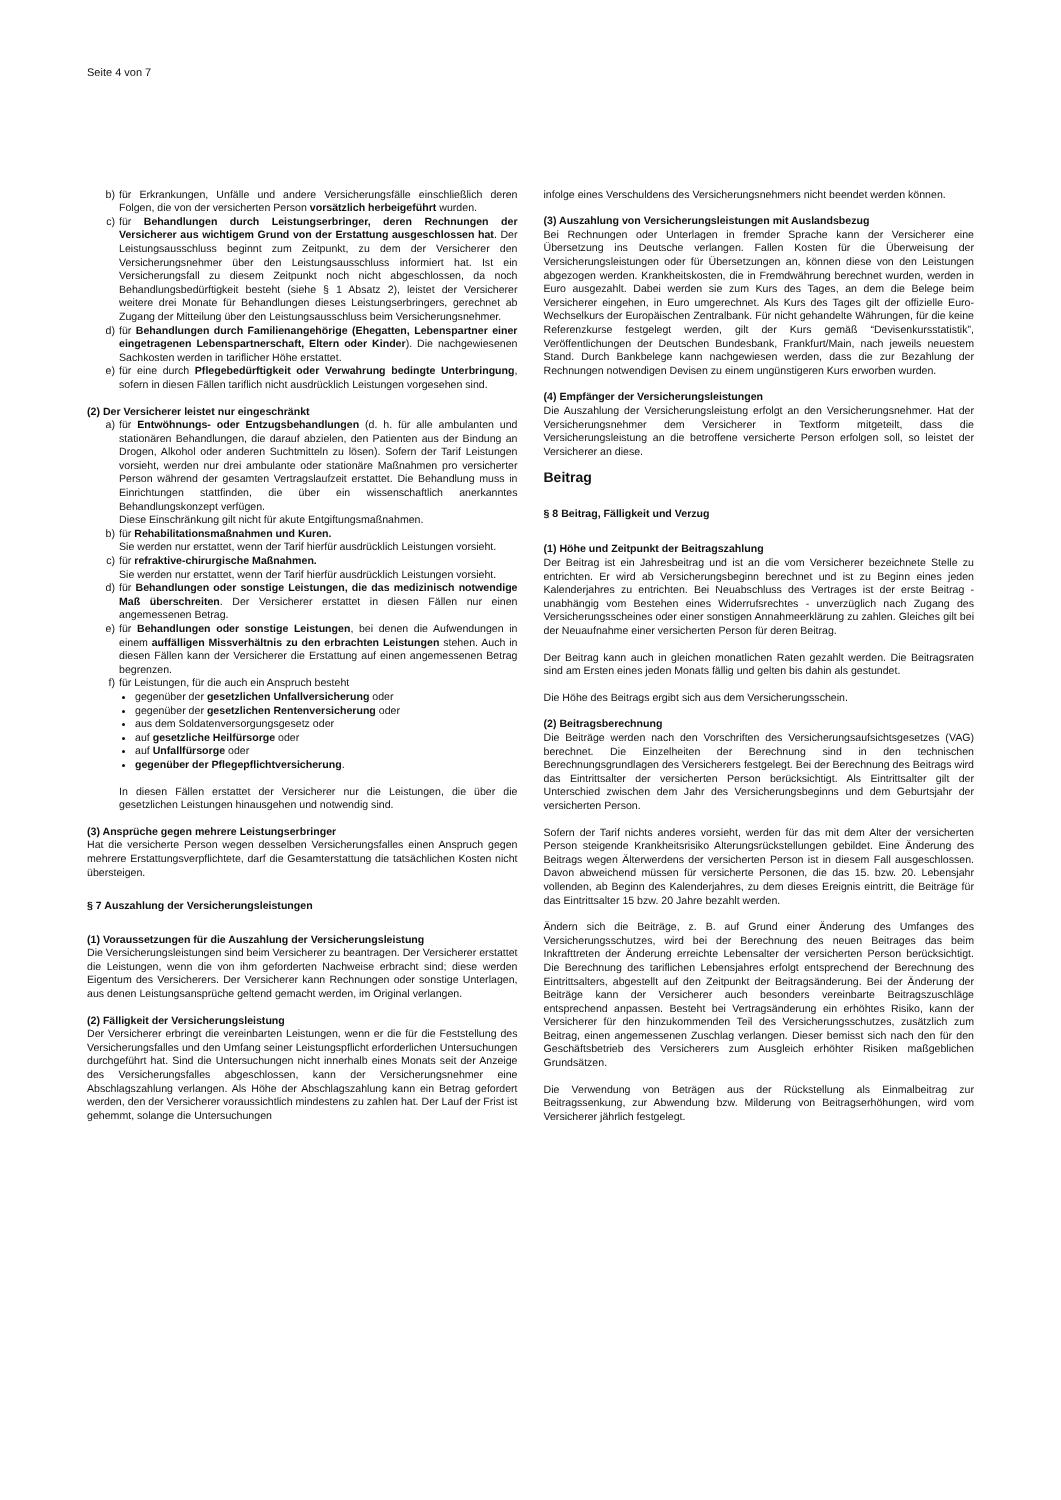Seite 4 von 7
b) für Erkrankungen, Unfälle und andere Versicherungsfälle einschließlich deren Folgen, die von der versicherten Person vorsätzlich herbeigeführt wurden.
c) für Behandlungen durch Leistungserbringer, deren Rechnungen der Versicherer aus wichtigem Grund von der Erstattung ausgeschlossen hat. Der Leistungsausschluss beginnt zum Zeitpunkt, zu dem der Versicherer den Versicherungsnehmer über den Leistungsausschluss informiert hat. Ist ein Versicherungsfall zu diesem Zeitpunkt noch nicht abgeschlossen, da noch Behandlungsbedürftigkeit besteht (siehe § 1 Absatz 2), leistet der Versicherer weitere drei Monate für Behandlungen dieses Leistungserbringers, gerechnet ab Zugang der Mitteilung über den Leistungsausschluss beim Versicherungsnehmer.
d) für Behandlungen durch Familienangehörige (Ehegatten, Lebenspartner einer eingetragenen Lebenspartnerschaft, Eltern oder Kinder). Die nachgewiesenen Sachkosten werden in tariflicher Höhe erstattet.
e) für eine durch Pflegebedürftigkeit oder Verwahrung bedingte Unterbringung, sofern in diesen Fällen tariflich nicht ausdrücklich Leistungen vorgesehen sind.
(2) Der Versicherer leistet nur eingeschränkt
a) für Entwöhnungs- oder Entzugsbehandlungen (d. h. für alle ambulanten und stationären Behandlungen, die darauf abzielen, den Patienten aus der Bindung an Drogen, Alkohol oder anderen Suchtmitteln zu lösen). Sofern der Tarif Leistungen vorsieht, werden nur drei ambulante oder stationäre Maßnahmen pro versicherter Person während der gesamten Vertragslaufzeit erstattet. Die Behandlung muss in Einrichtungen stattfinden, die über ein wissenschaftlich anerkanntes Behandlungskonzept verfügen.
Diese Einschränkung gilt nicht für akute Entgiftungsmaßnahmen.
b) für Rehabilitationsmaßnahmen und Kuren.
Sie werden nur erstattet, wenn der Tarif hierfür ausdrücklich Leistungen vorsieht.
c) für refraktive-chirurgische Maßnahmen.
Sie werden nur erstattet, wenn der Tarif hierfür ausdrücklich Leistungen vorsieht.
d) für Behandlungen oder sonstige Leistungen, die das medizinisch notwendige Maß überschreiten. Der Versicherer erstattet in diesen Fällen nur einen angemessenen Betrag.
e) für Behandlungen oder sonstige Leistungen, bei denen die Aufwendungen in einem auffälligen Missverhältnis zu den erbrachten Leistungen stehen. Auch in diesen Fällen kann der Versicherer die Erstattung auf einen angemessenen Betrag begrenzen.
f) für Leistungen, für die auch ein Anspruch besteht
gegenüber der gesetzlichen Unfallversicherung oder
gegenüber der gesetzlichen Rentenversicherung oder
aus dem Soldatenversorgungsgesetz oder
auf gesetzliche Heilfürsorge oder
auf Unfallfürsorge oder
gegenüber der Pflegepflichtversicherung.
In diesen Fällen erstattet der Versicherer nur die Leistungen, die über die gesetzlichen Leistungen hinausgehen und notwendig sind.
(3) Ansprüche gegen mehrere Leistungserbringer
Hat die versicherte Person wegen desselben Versicherungsfalles einen Anspruch gegen mehrere Erstattungsverpflichtete, darf die Gesamterstattung die tatsächlichen Kosten nicht übersteigen.
§ 7 Auszahlung der Versicherungsleistungen
(1) Voraussetzungen für die Auszahlung der Versicherungsleistung
Die Versicherungsleistungen sind beim Versicherer zu beantragen. Der Versicherer erstattet die Leistungen, wenn die von ihm geforderten Nachweise erbracht sind; diese werden Eigentum des Versicherers. Der Versicherer kann Rechnungen oder sonstige Unterlagen, aus denen Leistungsansprüche geltend gemacht werden, im Original verlangen.
(2) Fälligkeit der Versicherungsleistung
Der Versicherer erbringt die vereinbarten Leistungen, wenn er die für die Feststellung des Versicherungsfalles und den Umfang seiner Leistungspflicht erforderlichen Untersuchungen durchgeführt hat. Sind die Untersuchungen nicht innerhalb eines Monats seit der Anzeige des Versicherungsfalles abgeschlossen, kann der Versicherungsnehmer eine Abschlagszahlung verlangen. Als Höhe der Abschlagszahlung kann ein Betrag gefordert werden, den der Versicherer voraussichtlich mindestens zu zahlen hat. Der Lauf der Frist ist gehemmt, solange die Untersuchungen
infolge eines Verschuldens des Versicherungsnehmers nicht beendet werden können.
(3) Auszahlung von Versicherungsleistungen mit Auslandsbezug
Bei Rechnungen oder Unterlagen in fremder Sprache kann der Versicherer eine Übersetzung ins Deutsche verlangen. Fallen Kosten für die Überweisung der Versicherungsleistungen oder für Übersetzungen an, können diese von den Leistungen abgezogen werden. Krankheitskosten, die in Fremdwährung berechnet wurden, werden in Euro ausgezahlt. Dabei werden sie zum Kurs des Tages, an dem die Belege beim Versicherer eingehen, in Euro umgerechnet. Als Kurs des Tages gilt der offizielle Euro-Wechselkurs der Europäischen Zentralbank. Für nicht gehandelte Währungen, für die keine Referenzkurse festgelegt werden, gilt der Kurs gemäß “Devisenkursstatistik”, Veröffentlichungen der Deutschen Bundesbank, Frankfurt/Main, nach jeweils neuestem Stand. Durch Bankbelege kann nachgewiesen werden, dass die zur Bezahlung der Rechnungen notwendigen Devisen zu einem ungünstigeren Kurs erworben wurden.
(4) Empfänger der Versicherungsleistungen
Die Auszahlung der Versicherungsleistung erfolgt an den Versicherungsnehmer. Hat der Versicherungsnehmer dem Versicherer in Textform mitgeteilt, dass die Versicherungsleistung an die betroffene versicherte Person erfolgen soll, so leistet der Versicherer an diese.
Beitrag
§ 8 Beitrag, Fälligkeit und Verzug
(1) Höhe und Zeitpunkt der Beitragszahlung
Der Beitrag ist ein Jahresbeitrag und ist an die vom Versicherer bezeichnete Stelle zu entrichten. Er wird ab Versicherungsbeginn berechnet und ist zu Beginn eines jeden Kalenderjahres zu entrichten. Bei Neuabschluss des Vertrages ist der erste Beitrag - unabhängig vom Bestehen eines Widerrufsrechtes - unverzüglich nach Zugang des Versicherungsscheines oder einer sonstigen Annahmeerklärung zu zahlen. Gleiches gilt bei der Neuaufnahme einer versicherten Person für deren Beitrag.
Der Beitrag kann auch in gleichen monatlichen Raten gezahlt werden. Die Beitragsraten sind am Ersten eines jeden Monats fällig und gelten bis dahin als gestundet.
Die Höhe des Beitrags ergibt sich aus dem Versicherungsschein.
(2) Beitragsberechnung
Die Beiträge werden nach den Vorschriften des Versicherungsaufsichtsgesetzes (VAG) berechnet. Die Einzelheiten der Berechnung sind in den technischen Berechnungsgrundlagen des Versicherers festgelegt. Bei der Berechnung des Beitrags wird das Eintrittsalter der versicherten Person berücksichtigt. Als Eintrittsalter gilt der Unterschied zwischen dem Jahr des Versicherungsbeginns und dem Geburtsjahr der versicherten Person.
Sofern der Tarif nichts anderes vorsieht, werden für das mit dem Alter der versicherten Person steigende Krankheitsrisiko Alterungsrückstellungen gebildet. Eine Änderung des Beitrags wegen Älterwerdens der versicherten Person ist in diesem Fall ausgeschlossen. Davon abweichend müssen für versicherte Personen, die das 15. bzw. 20. Lebensjahr vollenden, ab Beginn des Kalenderjahres, zu dem dieses Ereignis eintritt, die Beiträge für das Eintrittsalter 15 bzw. 20 Jahre bezahlt werden.
Ändern sich die Beiträge, z. B. auf Grund einer Änderung des Umfanges des Versicherungsschutzes, wird bei der Berechnung des neuen Beitrages das beim Inkrafttreten der Änderung erreichte Lebensalter der versicherten Person berücksichtigt. Die Berechnung des tariflichen Lebensjahres erfolgt entsprechend der Berechnung des Eintrittsalters, abgestellt auf den Zeitpunkt der Beitragsänderung. Bei der Änderung der Beiträge kann der Versicherer auch besonders vereinbarte Beitragszuschläge entsprechend anpassen. Besteht bei Vertragsänderung ein erhöhtes Risiko, kann der Versicherer für den hinzukommenden Teil des Versicherungsschutzes, zusätzlich zum Beitrag, einen angemessenen Zuschlag verlangen. Dieser bemisst sich nach den für den Geschäftsbetrieb des Versicherers zum Ausgleich erhöhter Risiken maßgeblichen Grundsätzen.
Die Verwendung von Beträgen aus der Rückstellung als Einmalbeitrag zur Beitragssenkung, zur Abwendung bzw. Milderung von Beitragserhöhungen, wird vom Versicherer jährlich festgelegt.